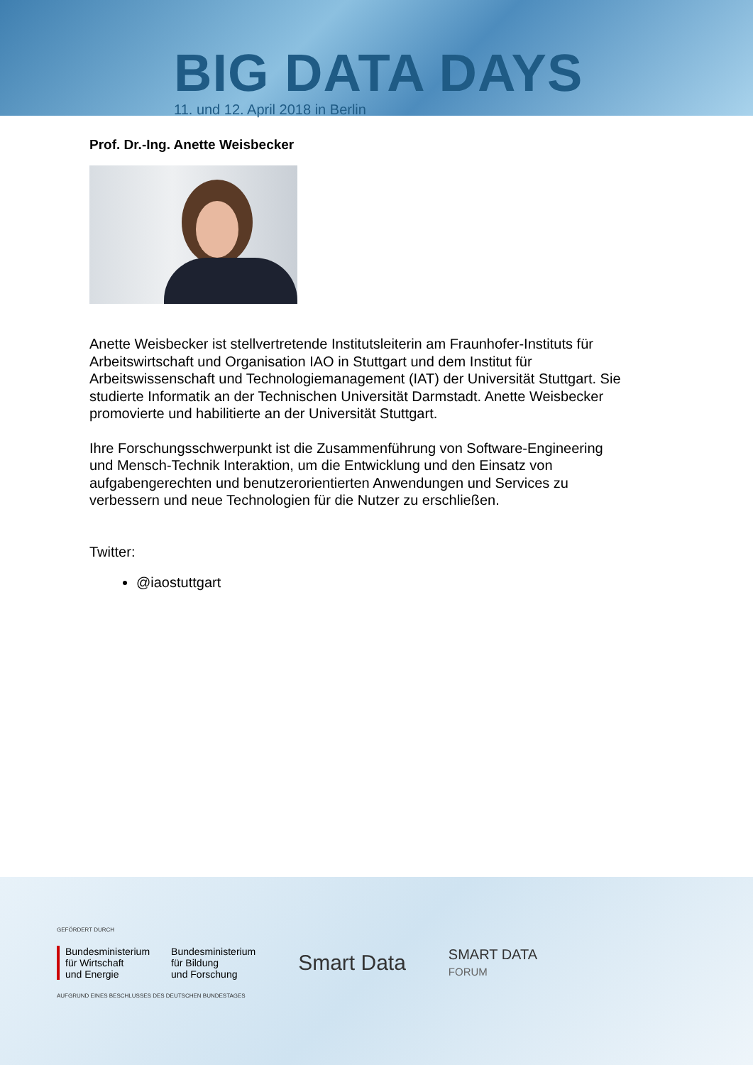BIG DATA DAYS
11. und 12. April 2018 in Berlin
Prof. Dr.-Ing. Anette Weisbecker
Anette Weisbecker ist stellvertretende Institutsleiterin am Fraunhofer-Instituts für Arbeitswirtschaft und Organisation IAO in Stuttgart und dem Institut für Arbeitswissenschaft und Technologiemanagement (IAT) der Universität Stuttgart. Sie studierte Informatik an der Technischen Universität Darmstadt. Anette Weisbecker promovierte und habilitierte an der Universität Stuttgart.
Ihre Forschungsschwerpunkt ist die Zusammenführung von Software-Engineering und Mensch-Technik Interaktion, um die Entwicklung und den Einsatz von aufgabengerechten und benutzerorientierten Anwendungen und Services zu verbessern und neue Technologien für die Nutzer zu erschließen.
Twitter:
@iaostuttgart
GEFÖRDERT DURCH
Bundesministerium
für Wirtschaft
und Energie
Bundesministerium
für Bildung
und Forschung
AUFGRUND EINES BESCHLUSSES DES DEUTSCHEN BUNDESTAGES
Smart Data
SMART DATA
FORUM